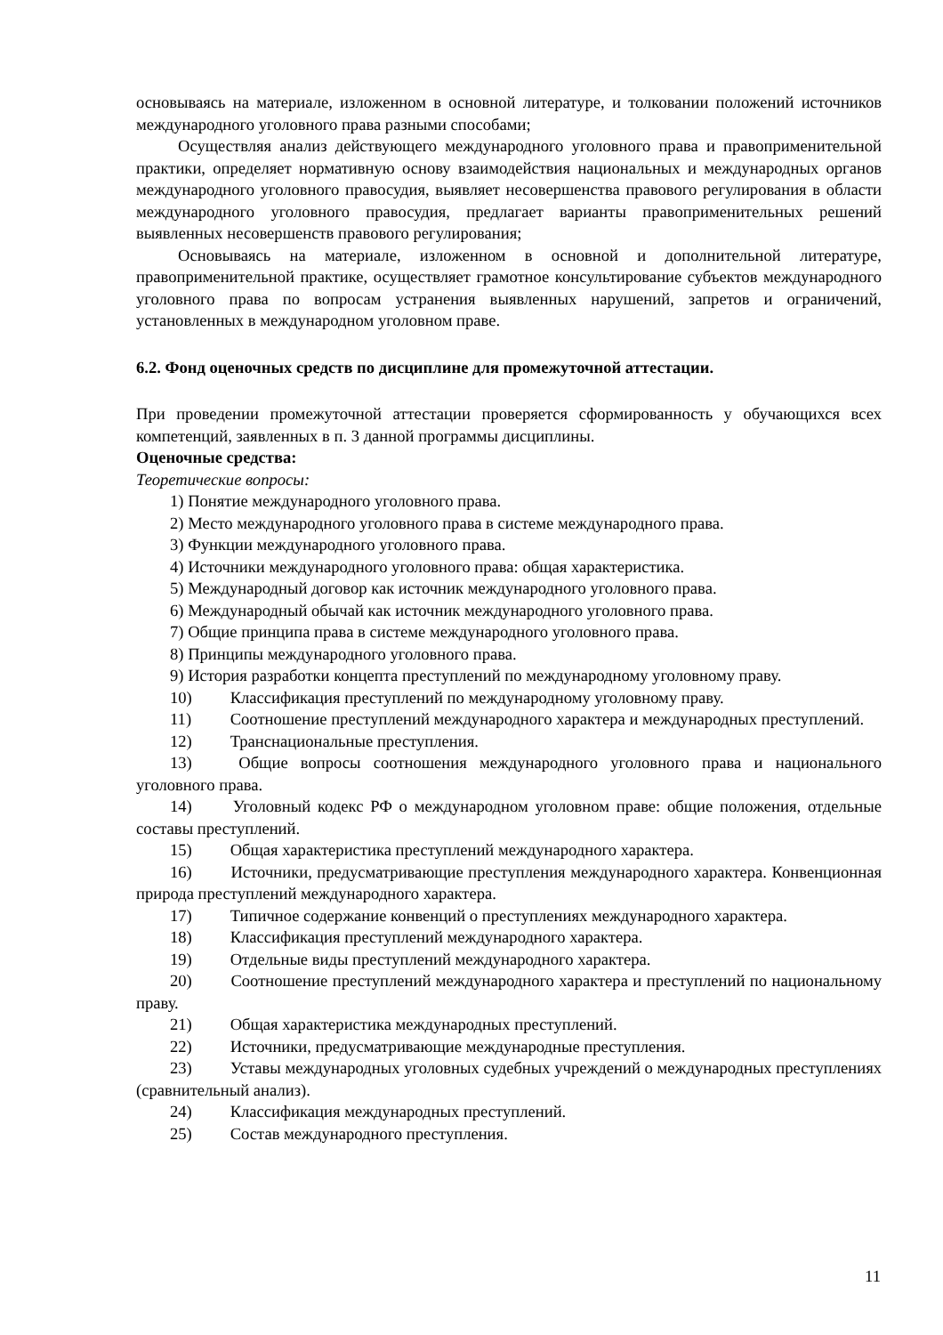основываясь на материале, изложенном в основной литературе, и толковании положений источников международного уголовного права разными способами;
Осуществляя анализ действующего международного уголовного права и правоприменительной практики, определяет нормативную основу взаимодействия национальных и международных органов международного уголовного правосудия, выявляет несовершенства правового регулирования в области международного уголовного правосудия, предлагает варианты правоприменительных решений выявленных несовершенств правового регулирования;
Основываясь на материале, изложенном в основной и дополнительной литературе, правоприменительной практике, осуществляет грамотное консультирование субъектов международного уголовного права по вопросам устранения выявленных нарушений, запретов и ограничений, установленных в международном уголовном праве.
6.2. Фонд оценочных средств по дисциплине для промежуточной аттестации.
При проведении промежуточной аттестации проверяется сформированность у обучающихся всех компетенций, заявленных в п. 3 данной программы дисциплины.
Оценочные средства:
Теоретические вопросы:
1) Понятие международного уголовного права.
2) Место международного уголовного права в системе международного права.
3) Функции международного уголовного права.
4) Источники международного уголовного права: общая характеристика.
5) Международный договор как источник международного уголовного права.
6) Международный обычай как источник международного уголовного права.
7) Общие принципа права в системе международного уголовного права.
8) Принципы международного уголовного права.
9) История разработки концепта преступлений по международному уголовному праву.
10) Классификация преступлений по международному уголовному праву.
11) Соотношение преступлений международного характера и международных преступлений.
12) Транснациональные преступления.
13) Общие вопросы соотношения международного уголовного права и национального уголовного права.
14) Уголовный кодекс РФ о международном уголовном праве: общие положения, отдельные составы преступлений.
15) Общая характеристика преступлений международного характера.
16) Источники, предусматривающие преступления международного характера. Конвенционная природа преступлений международного характера.
17) Типичное содержание конвенций о преступлениях международного характера.
18) Классификация преступлений международного характера.
19) Отдельные виды преступлений международного характера.
20) Соотношение преступлений международного характера и преступлений по национальному праву.
21) Общая характеристика международных преступлений.
22) Источники, предусматривающие международные преступления.
23) Уставы международных уголовных судебных учреждений о международных преступлениях (сравнительный анализ).
24) Классификация международных преступлений.
25) Состав международного преступления.
11